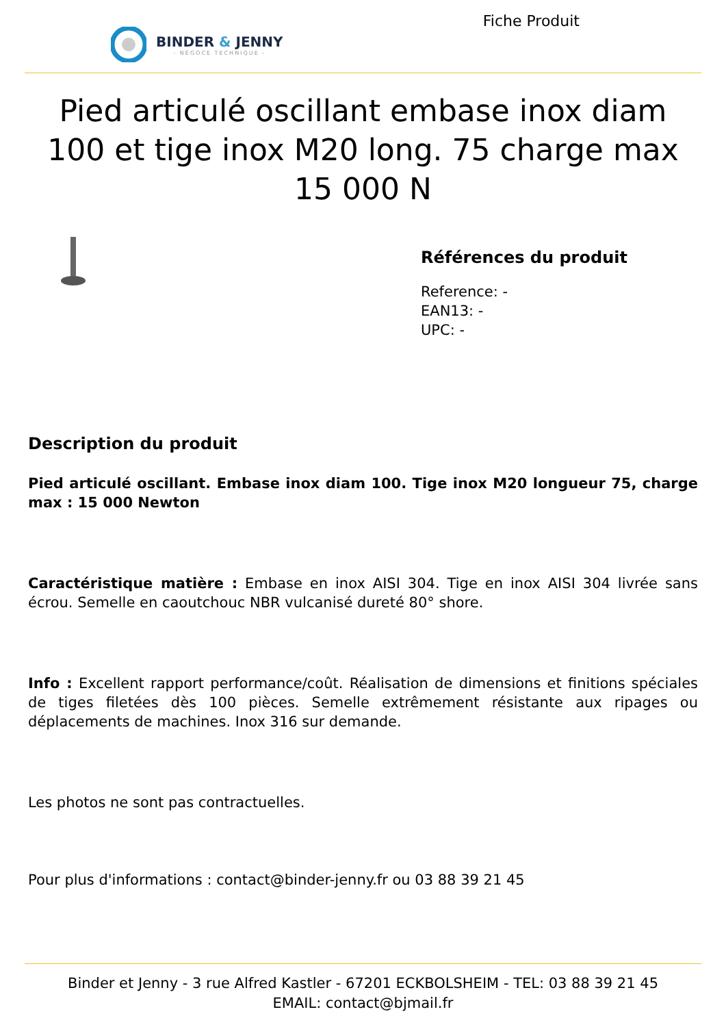BINDER & JENNY
- NÉGOCE TECHNIQUE -
Fiche Produit
Pied articulé oscillant embase inox diam 100 et tige inox M20 long. 75 charge max 15 000 N
Références du produit
Reference: -
EAN13: -
UPC: -
Description du produit
Pied articulé oscillant. Embase inox diam 100. Tige inox M20 longueur 75, charge max : 15 000 Newton
Caractéristique matière : Embase en inox AISI 304. Tige en inox AISI 304 livrée sans écrou. Semelle en caoutchouc NBR vulcanisé dureté 80° shore.
Info : Excellent rapport performance/coût. Réalisation de dimensions et finitions spéciales de tiges filetées dès 100 pièces. Semelle extrêmement résistante aux ripages ou déplacements de machines. Inox 316 sur demande.
Les photos ne sont pas contractuelles.
Pour plus d'informations : contact@binder-jenny.fr ou 03 88 39 21 45
Binder et Jenny - 3 rue Alfred Kastler - 67201 ECKBOLSHEIM - TEL: 03 88 39 21 45
EMAIL: contact@bjmail.fr